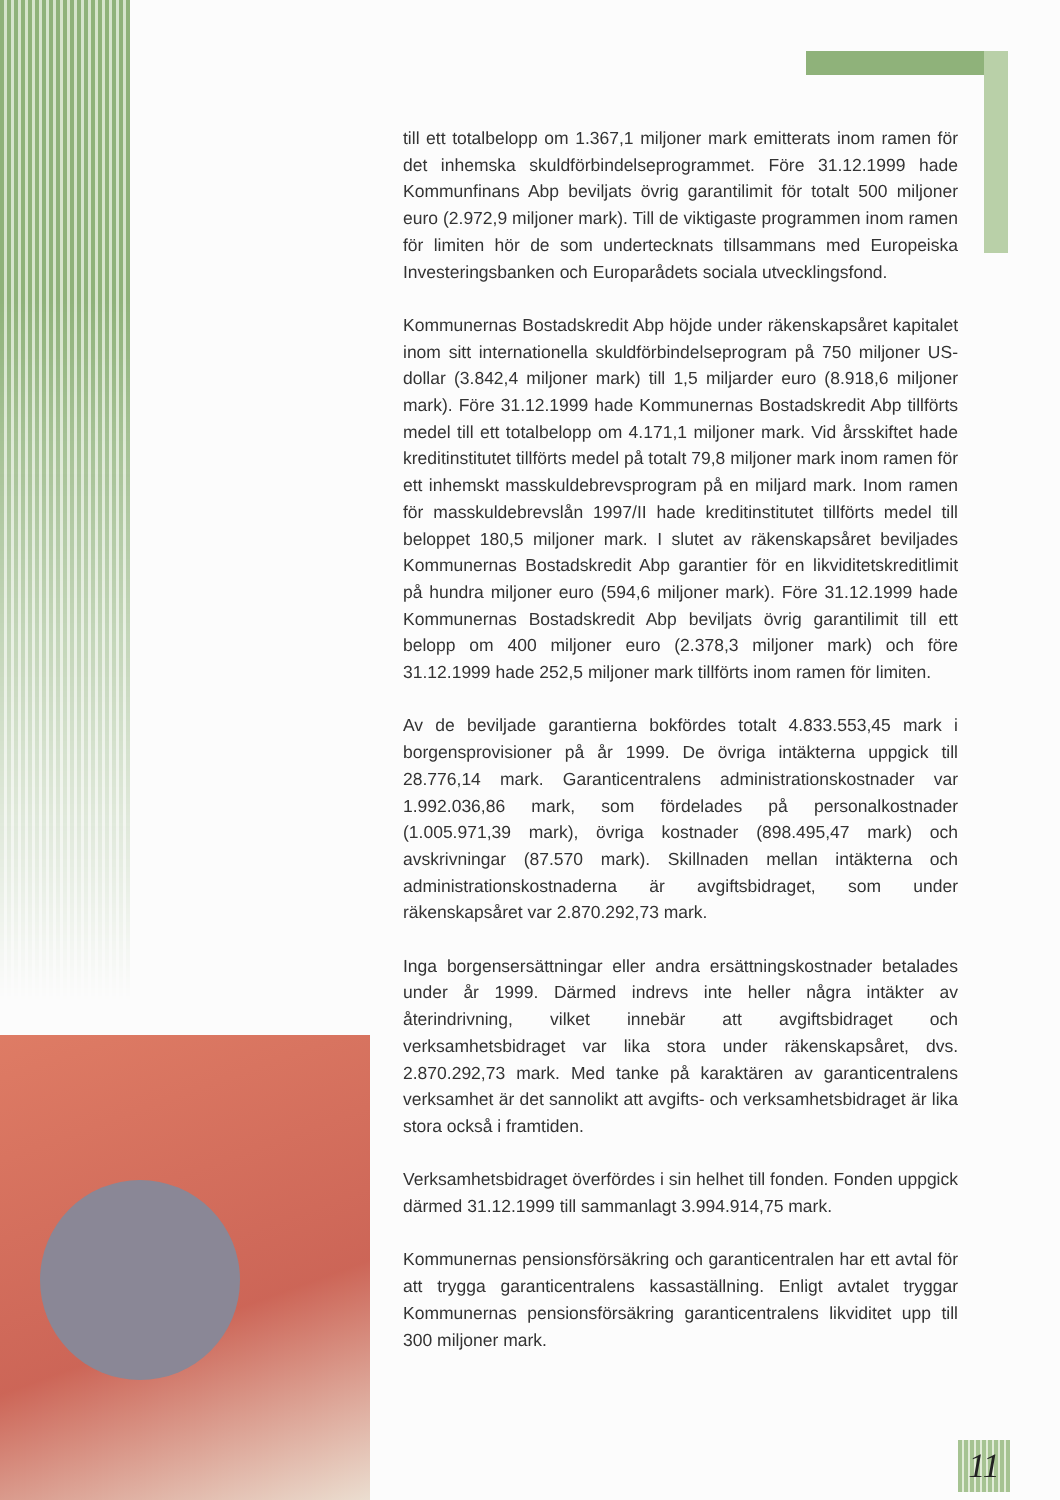till ett totalbelopp om 1.367,1 miljoner mark emitterats inom ramen för det inhemska skuldförbindelseprogrammet. Före 31.12.1999 hade Kommunfinans Abp beviljats övrig garantilimit för totalt 500 miljoner euro (2.972,9 miljoner mark). Till de viktigaste programmen inom ramen för limiten hör de som undertecknats tillsammans med Europeiska Investeringsbanken och Europarådets sociala utvecklingsfond.
Kommunernas Bostadskredit Abp höjde under räkenskapsåret kapitalet inom sitt internationella skuldförbindelseprogram på 750 miljoner US-dollar (3.842,4 miljoner mark) till 1,5 miljarder euro (8.918,6 miljoner mark). Före 31.12.1999 hade Kommunernas Bostadskredit Abp tillförts medel till ett totalbelopp om 4.171,1 miljoner mark. Vid årsskiftet hade kreditinstitutet tillförts medel på totalt 79,8 miljoner mark inom ramen för ett inhemskt masskuldebrevsprogram på en miljard mark. Inom ramen för masskuldebrevslån 1997/II hade kreditinstitutet tillförts medel till beloppet 180,5 miljoner mark. I slutet av räkenskapsåret beviljades Kommunernas Bostadskredit Abp garantier för en likviditetskreditlimit på hundra miljoner euro (594,6 miljoner mark). Före 31.12.1999 hade Kommunernas Bostadskredit Abp beviljats övrig garantilimit till ett belopp om 400 miljoner euro (2.378,3 miljoner mark) och före 31.12.1999 hade 252,5 miljoner mark tillförts inom ramen för limiten.
Av de beviljade garantierna bokfördes totalt 4.833.553,45 mark i borgensprovisioner på år 1999. De övriga intäkterna uppgick till 28.776,14 mark. Garanticentralens administrationskostnader var 1.992.036,86 mark, som fördelades på personalkostnader (1.005.971,39 mark), övriga kostnader (898.495,47 mark) och avskrivningar (87.570 mark). Skillnaden mellan intäkterna och administrationskostnaderna är avgiftsbidraget, som under räkenskapsåret var 2.870.292,73 mark.
Inga borgensersättningar eller andra ersättningskostnader betalades under år 1999. Därmed indrevs inte heller några intäkter av återindrivning, vilket innebär att avgiftsbidraget och verksamhetsbidraget var lika stora under räkenskapsåret, dvs. 2.870.292,73 mark. Med tanke på karaktären av garanticentralens verksamhet är det sannolikt att avgifts- och verksamhetsbidraget är lika stora också i framtiden.
Verksamhetsbidraget överfördes i sin helhet till fonden. Fonden uppgick därmed 31.12.1999 till sammanlagt 3.994.914,75 mark.
Kommunernas pensionsförsäkring och garanticentralen har ett avtal för att trygga garanticentralens kassaställning. Enligt avtalet tryggar Kommunernas pensionsförsäkring garanticentralens likviditet upp till 300 miljoner mark.
11